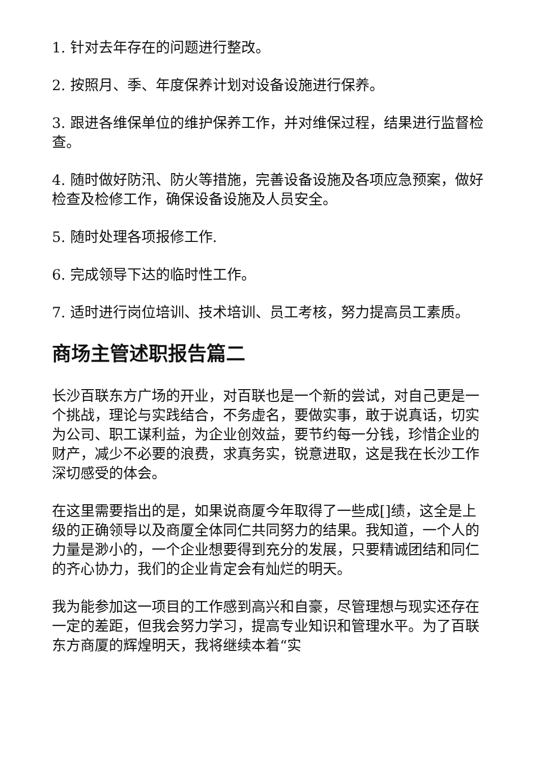1. 针对去年存在的问题进行整改。
2. 按照月、季、年度保养计划对设备设施进行保养。
3. 跟进各维保单位的维护保养工作，并对维保过程，结果进行监督检查。
4. 随时做好防汛、防火等措施，完善设备设施及各项应急预案，做好检查及检修工作，确保设备设施及人员安全。
5. 随时处理各项报修工作.
6. 完成领导下达的临时性工作。
7. 适时进行岗位培训、技术培训、员工考核，努力提高员工素质。
商场主管述职报告篇二
长沙百联东方广场的开业，对百联也是一个新的尝试，对自己更是一个挑战，理论与实践结合，不务虚名，要做实事，敢于说真话，切实为公司、职工谋利益，为企业创效益，要节约每一分钱，珍惜企业的财产，减少不必要的浪费，求真务实，锐意进取，这是我在长沙工作深切感受的体会。
在这里需要指出的是，如果说商厦今年取得了一些成[]绩，这全是上级的正确领导以及商厦全体同仁共同努力的结果。我知道，一个人的力量是渺小的，一个企业想要得到充分的发展，只要精诚团结和同仁的齐心协力，我们的企业肯定会有灿烂的明天。
我为能参加这一项目的工作感到高兴和自豪，尽管理想与现实还存在一定的差距，但我会努力学习，提高专业知识和管理水平。为了百联东方商厦的辉煌明天，我将继续本着“实